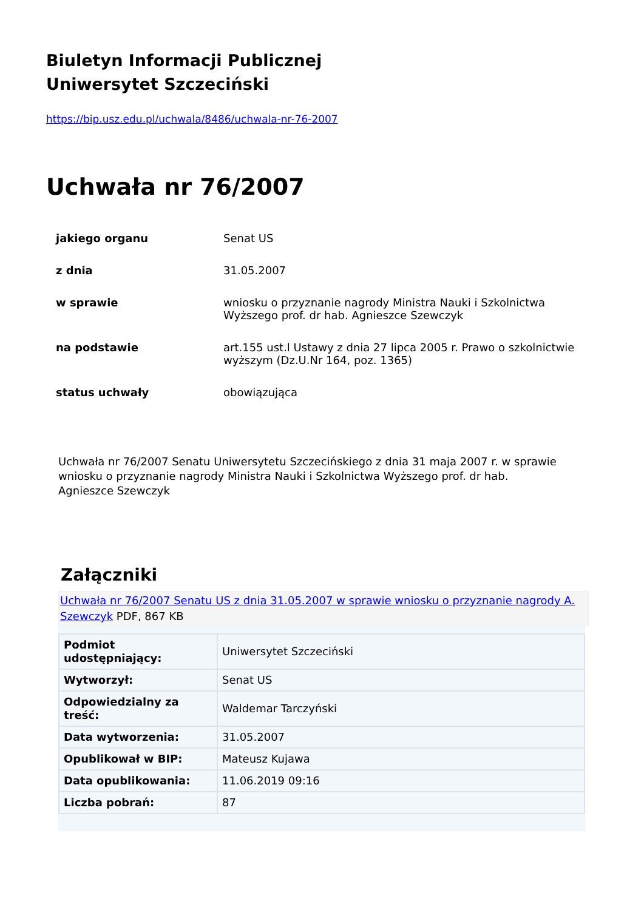Biuletyn Informacji Publicznej
Uniwersytet Szczeciński
https://bip.usz.edu.pl/uchwala/8486/uchwala-nr-76-2007
Uchwała nr 76/2007
| jakiego organu | Senat US |
| z dnia | 31.05.2007 |
| w sprawie | wniosku o przyznanie nagrody Ministra Nauki i Szkolnictwa Wyższego prof. dr hab. Agnieszce Szewczyk |
| na podstawie | art.155 ust.l Ustawy z dnia 27 lipca 2005 r. Prawo o szkolnictwie wyższym (Dz.U.Nr 164, poz. 1365) |
| status uchwały | obowiązująca |
Uchwała nr 76/2007 Senatu Uniwersytetu Szczecińskiego z dnia 31 maja 2007 r. w sprawie wniosku o przyznanie nagrody Ministra Nauki i Szkolnictwa Wyższego prof. dr hab. Agnieszce Szewczyk
Załączniki
Uchwała nr 76/2007 Senatu US z dnia 31.05.2007 w sprawie wniosku o przyznanie nagrody A. Szewczyk PDF, 867 KB
| Podmiot udostępniający: | Uniwersytet Szczeciński |
| Wytworzył: | Senat US |
| Odpowiedzialny za treść: | Waldemar Tarczyński |
| Data wytworzenia: | 31.05.2007 |
| Opublikował w BIP: | Mateusz Kujawa |
| Data opublikowania: | 11.06.2019 09:16 |
| Liczba pobrań: | 87 |